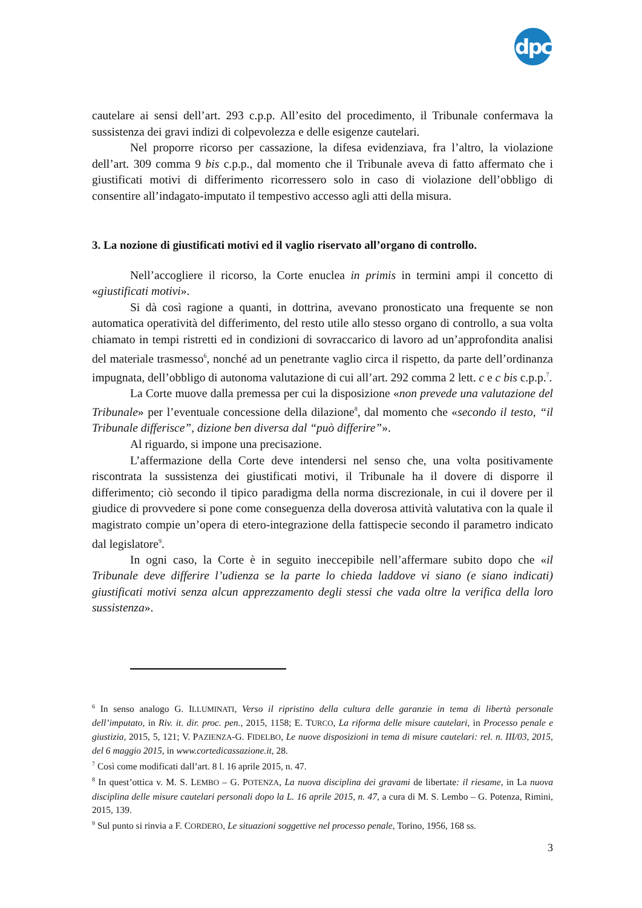dpc
cautelare ai sensi dell’art. 293 c.p.p. All’esito del procedimento, il Tribunale confermava la sussistenza dei gravi indizi di colpevolezza e delle esigenze cautelari.
Nel proporre ricorso per cassazione, la difesa evidenziava, fra l’altro, la violazione dell’art. 309 comma 9 bis c.p.p., dal momento che il Tribunale aveva di fatto affermato che i giustificati motivi di differimento ricorressero solo in caso di violazione dell’obbligo di consentire all’indagato-imputato il tempestivo accesso agli atti della misura.
3. La nozione di giustificati motivi ed il vaglio riservato all’organo di controllo.
Nell’accogliere il ricorso, la Corte enuclea in primis in termini ampi il concetto di «giustificati motivi».
Si dà così ragione a quanti, in dottrina, avevano pronosticato una frequente se non automatica operatività del differimento, del resto utile allo stesso organo di controllo, a sua volta chiamato in tempi ristretti ed in condizioni di sovraccarico di lavoro ad un’approfondita analisi del materiale trasmesso<sup>6</sup>, nonché ad un penetrante vaglio circa il rispetto, da parte dell’ordinanza impugnata, dell’obbligo di autonoma valutazione di cui all’art. 292 comma 2 lett. c e c bis c.p.p.<sup>7</sup>.
La Corte muove dalla premessa per cui la disposizione «non prevede una valutazione del Tribunale» per l’eventuale concessione della dilazione<sup>8</sup>, dal momento che «secondo il testo, “il Tribunale differisce”, dizione ben diversa dal “può differire”».
Al riguardo, si impone una precisazione.
L’affermazione della Corte deve intendersi nel senso che, una volta positivamente riscontrata la sussistenza dei giustificati motivi, il Tribunale ha il dovere di disporre il differimento; ciò secondo il tipico paradigma della norma discrezionale, in cui il dovere per il giudice di provvedere si pone come conseguenza della doverosa attività valutativa con la quale il magistrato compie un’opera di etero-integrazione della fattispecie secondo il parametro indicato dal legislatore<sup>9</sup>.
In ogni caso, la Corte è in seguito ineccepibile nell’affermare subito dopo che «il Tribunale deve differire l’udienza se la parte lo chieda laddove vi siano (e siano indicati) giustificati motivi senza alcun apprezzamento degli stessi che vada oltre la verifica della loro sussistenza».
<sup>6</sup> In senso analogo G. ILLUMINATI, Verso il ripristino della cultura delle garanzie in tema di libertà personale dell’imputato, in Riv. it. dir. proc. pen., 2015, 1158; E. TURCO, La riforma delle misure cautelari, in Processo penale e giustizia, 2015, 5, 121; V. PAZIENZA-G. FIDELBO, Le nuove disposizioni in tema di misure cautelari: rel. n. III/03, 2015, del 6 maggio 2015, in www.cortedicassazione.it, 28.
<sup>7</sup> Così come modificati dall’art. 8 l. 16 aprile 2015, n. 47.
<sup>8</sup> In quest’ottica v. M. S. LEMBO – G. POTENZA, La nuova disciplina dei gravami de libertate: il riesame, in La nuova disciplina delle misure cautelari personali dopo la L. 16 aprile 2015, n. 47, a cura di M. S. Lembo – G. Potenza, Rimini, 2015, 139.
<sup>9</sup> Sul punto si rinvia a F. CORDERO, Le situazioni soggettive nel processo penale, Torino, 1956, 168 ss.
3